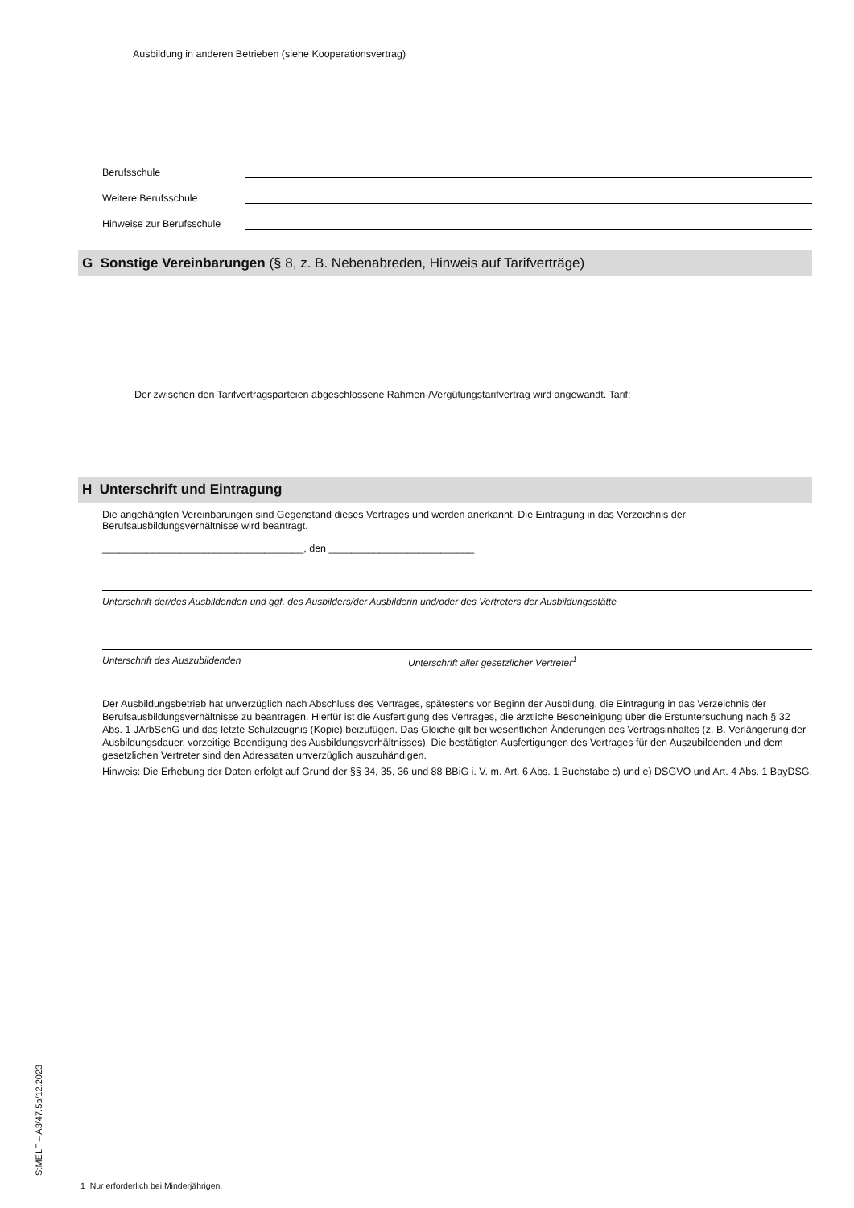Ausbildung in anderen Betrieben (siehe Kooperationsvertrag)
Berufsschule
Weitere Berufsschule
Hinweise zur Berufsschule
G Sonstige Vereinbarungen (§ 8, z. B. Nebenabreden, Hinweis auf Tarifverträge)
Der zwischen den Tarifvertragsparteien abgeschlossene Rahmen-/Vergütungstarifvertrag wird angewandt. Tarif:
H Unterschrift und Eintragung
Die angehängten Vereinbarungen sind Gegenstand dieses Vertrages und werden anerkannt. Die Eintragung in das Verzeichnis der Berufsausbildungsverhältnisse wird beantragt.
____________________________________, den __________________________
Unterschrift der/des Ausbildenden und ggf. des Ausbilders/der Ausbilderin und/oder des Vertreters der Ausbildungsstätte
Unterschrift des Auszubildenden Unterschrift aller gesetzlicher Vertreter<sup>1</sup>
Der Ausbildungsbetrieb hat unverzüglich nach Abschluss des Vertrages, spätestens vor Beginn der Ausbildung, die Eintragung in das Verzeichnis der Berufsausbildungsverhältnisse zu beantragen. Hierfür ist die Ausfertigung des Vertrages, die ärztliche Bescheinigung über die Erstuntersuchung nach § 32 Abs. 1 JArbSchG und das letzte Schulzeugnis (Kopie) beizufügen. Das Gleiche gilt bei wesentlichen Änderungen des Vertragsinhaltes (z. B. Verlängerung der Ausbildungsdauer, vorzeitige Beendigung des Ausbildungsverhältnisses). Die bestätigten Ausfertigungen des Vertrages für den Auszubildenden und dem gesetzlichen Vertreter sind den Adressaten unverzüglich auszuhändigen.
Hinweis: Die Erhebung der Daten erfolgt auf Grund der §§ 34, 35, 36 und 88 BBiG i. V. m. Art. 6 Abs. 1 Buchstabe c) und e) DSGVO und Art. 4 Abs. 1 BayDSG.
1 Nur erforderlich bei Minderjährigen.
StMELF – A3/47.5b/12.2023